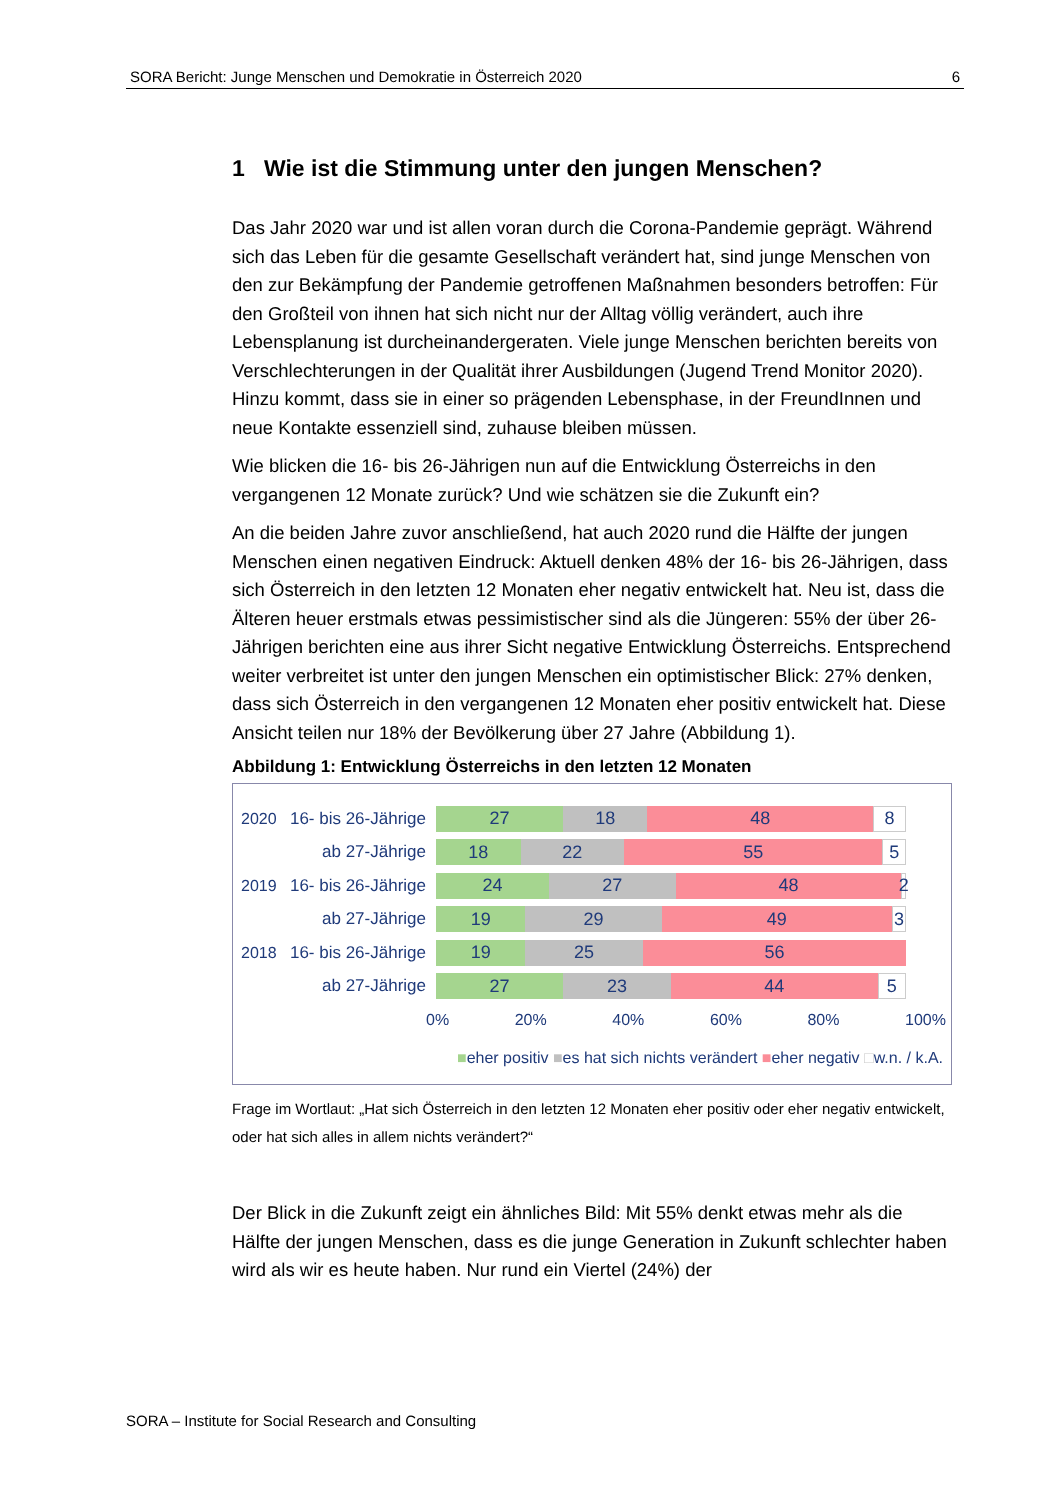SORA Bericht: Junge Menschen und Demokratie in Österreich 2020 6
1 Wie ist die Stimmung unter den jungen Menschen?
Das Jahr 2020 war und ist allen voran durch die Corona-Pandemie geprägt. Während sich das Leben für die gesamte Gesellschaft verändert hat, sind junge Menschen von den zur Bekämpfung der Pandemie getroffenen Maßnahmen besonders betroffen: Für den Großteil von ihnen hat sich nicht nur der Alltag völlig verändert, auch ihre Lebensplanung ist durcheinandergeraten. Viele junge Menschen berichten bereits von Verschlechterungen in der Qualität ihrer Ausbildungen (Jugend Trend Monitor 2020). Hinzu kommt, dass sie in einer so prägenden Lebensphase, in der FreundInnen und neue Kontakte essenziell sind, zuhause bleiben müssen.
Wie blicken die 16- bis 26-Jährigen nun auf die Entwicklung Österreichs in den vergangenen 12 Monate zurück? Und wie schätzen sie die Zukunft ein?
An die beiden Jahre zuvor anschließend, hat auch 2020 rund die Hälfte der jungen Menschen einen negativen Eindruck: Aktuell denken 48% der 16- bis 26-Jährigen, dass sich Österreich in den letzten 12 Monaten eher negativ entwickelt hat. Neu ist, dass die Älteren heuer erstmals etwas pessimistischer sind als die Jüngeren: 55% der über 26-Jährigen berichten eine aus ihrer Sicht negative Entwicklung Österreichs. Entsprechend weiter verbreitet ist unter den jungen Menschen ein optimistischer Blick: 27% denken, dass sich Österreich in den vergangenen 12 Monaten eher positiv entwickelt hat. Diese Ansicht teilen nur 18% der Bevölkerung über 27 Jahre (Abbildung 1).
Abbildung 1: Entwicklung Österreichs in den letzten 12 Monaten
2020 16- bis 26-Jährige
27 18 48 8
ab 27-Jährige
18 22 55 5
2019 16- bis 26-Jährige
24 27 48 2
ab 27-Jährige
19 29 49 3
2018 16- bis 26-Jährige
19 25 56
ab 27-Jährige
27 23 44 5
0% 20% 40% 60% 80% 100%
■eher positiv ■es hat sich nichts verändert ■eher negativ □w.n. / k.A.
Frage im Wortlaut: „Hat sich Österreich in den letzten 12 Monaten eher positiv oder eher negativ entwickelt, oder hat sich alles in allem nichts verändert?“
Der Blick in die Zukunft zeigt ein ähnliches Bild: Mit 55% denkt etwas mehr als die Hälfte der jungen Menschen, dass es die junge Generation in Zukunft schlechter haben wird als wir es heute haben. Nur rund ein Viertel (24%) der
SORA – Institute for Social Research and Consulting